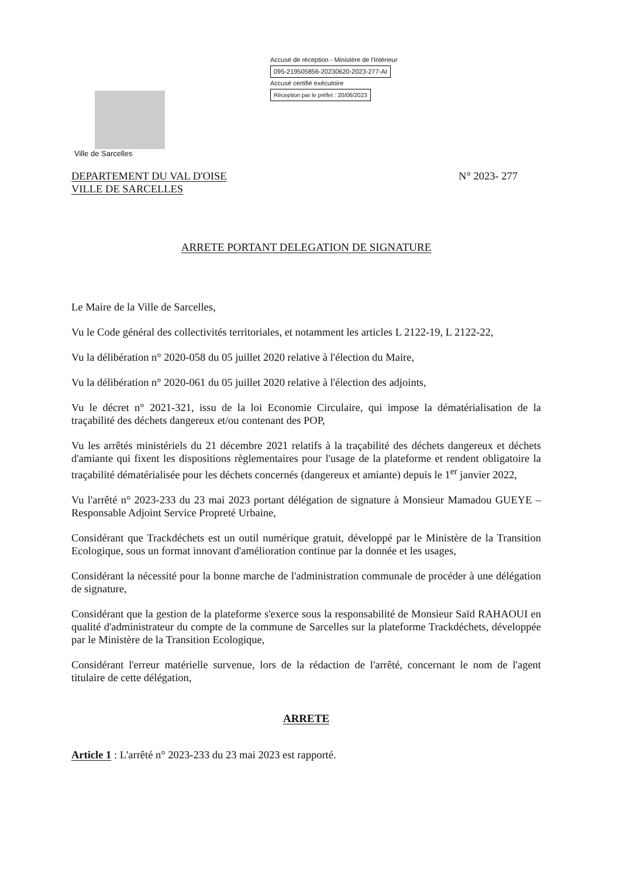Accusé de réception - Ministère de l'Intérieur
095-219505856-20230620-2023-277-AI
Accusé certifié exécutoire
Réception par le préfet : 20/06/2023
Ville de Sarcelles
DEPARTEMENT DU VAL D'OISE
VILLE DE SARCELLES
N° 2023- 277
ARRETE PORTANT DELEGATION DE SIGNATURE
Le Maire de la Ville de Sarcelles,
Vu le Code général des collectivités territoriales, et notamment les articles L 2122-19, L 2122-22,
Vu la délibération n° 2020-058 du 05 juillet 2020 relative à l'élection du Maire,
Vu la délibération n° 2020-061 du 05 juillet 2020 relative à l'élection des adjoints,
Vu le décret n° 2021-321, issu de la loi Economie Circulaire, qui impose la dématérialisation de la traçabilité des déchets dangereux et/ou contenant des POP,
Vu les arrêtés ministériels du 21 décembre 2021 relatifs à la traçabilité des déchets dangereux et déchets d'amiante qui fixent les dispositions règlementaires pour l'usage de la plateforme et rendent obligatoire la traçabilité dématérialisée pour les déchets concernés (dangereux et amiante) depuis le 1<sup>er</sup> janvier 2022,
Vu l'arrêté n° 2023-233 du 23 mai 2023 portant délégation de signature à Monsieur Mamadou GUEYE – Responsable Adjoint Service Propreté Urbaine,
Considérant que Trackdéchets est un outil numérique gratuit, développé par le Ministère de la Transition Ecologique, sous un format innovant d'amélioration continue par la donnée et les usages,
Considérant la nécessité pour la bonne marche de l'administration communale de procéder à une délégation de signature,
Considérant que la gestion de la plateforme s'exerce sous la responsabilité de Monsieur Saïd RAHAOUI en qualité d'administrateur du compte de la commune de Sarcelles sur la plateforme Trackdéchets, développée par le Ministère de la Transition Ecologique,
Considérant l'erreur matérielle survenue, lors de la rédaction de l'arrêté, concernant le nom de l'agent titulaire de cette délégation,
ARRETE
Article 1 : L'arrêté n° 2023-233 du 23 mai 2023 est rapporté.